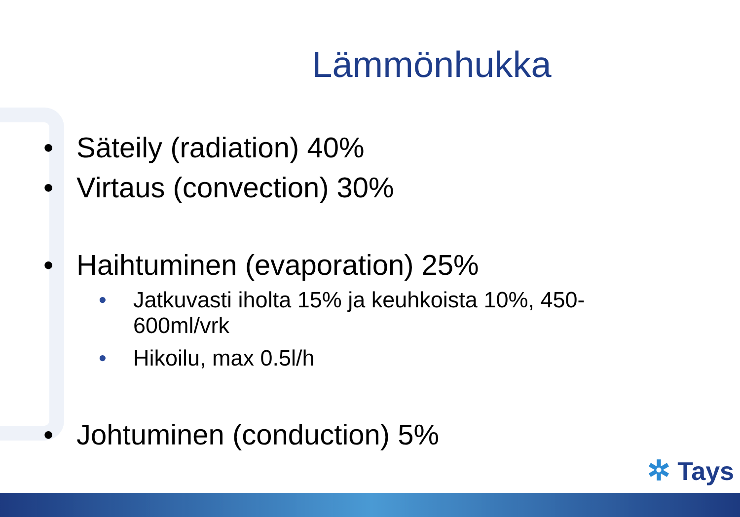Lämmönhukka
• Säteily (radiation) 40%
• Virtaus (convection) 30%
• Haihtuminen (evaporation) 25%
• Jatkuvasti iholta 15% ja keuhkoista 10%, 450-600ml/vrk
• Hikoilu, max 0.5l/h
• Johtuminen (conduction) 5%
✲ Tays